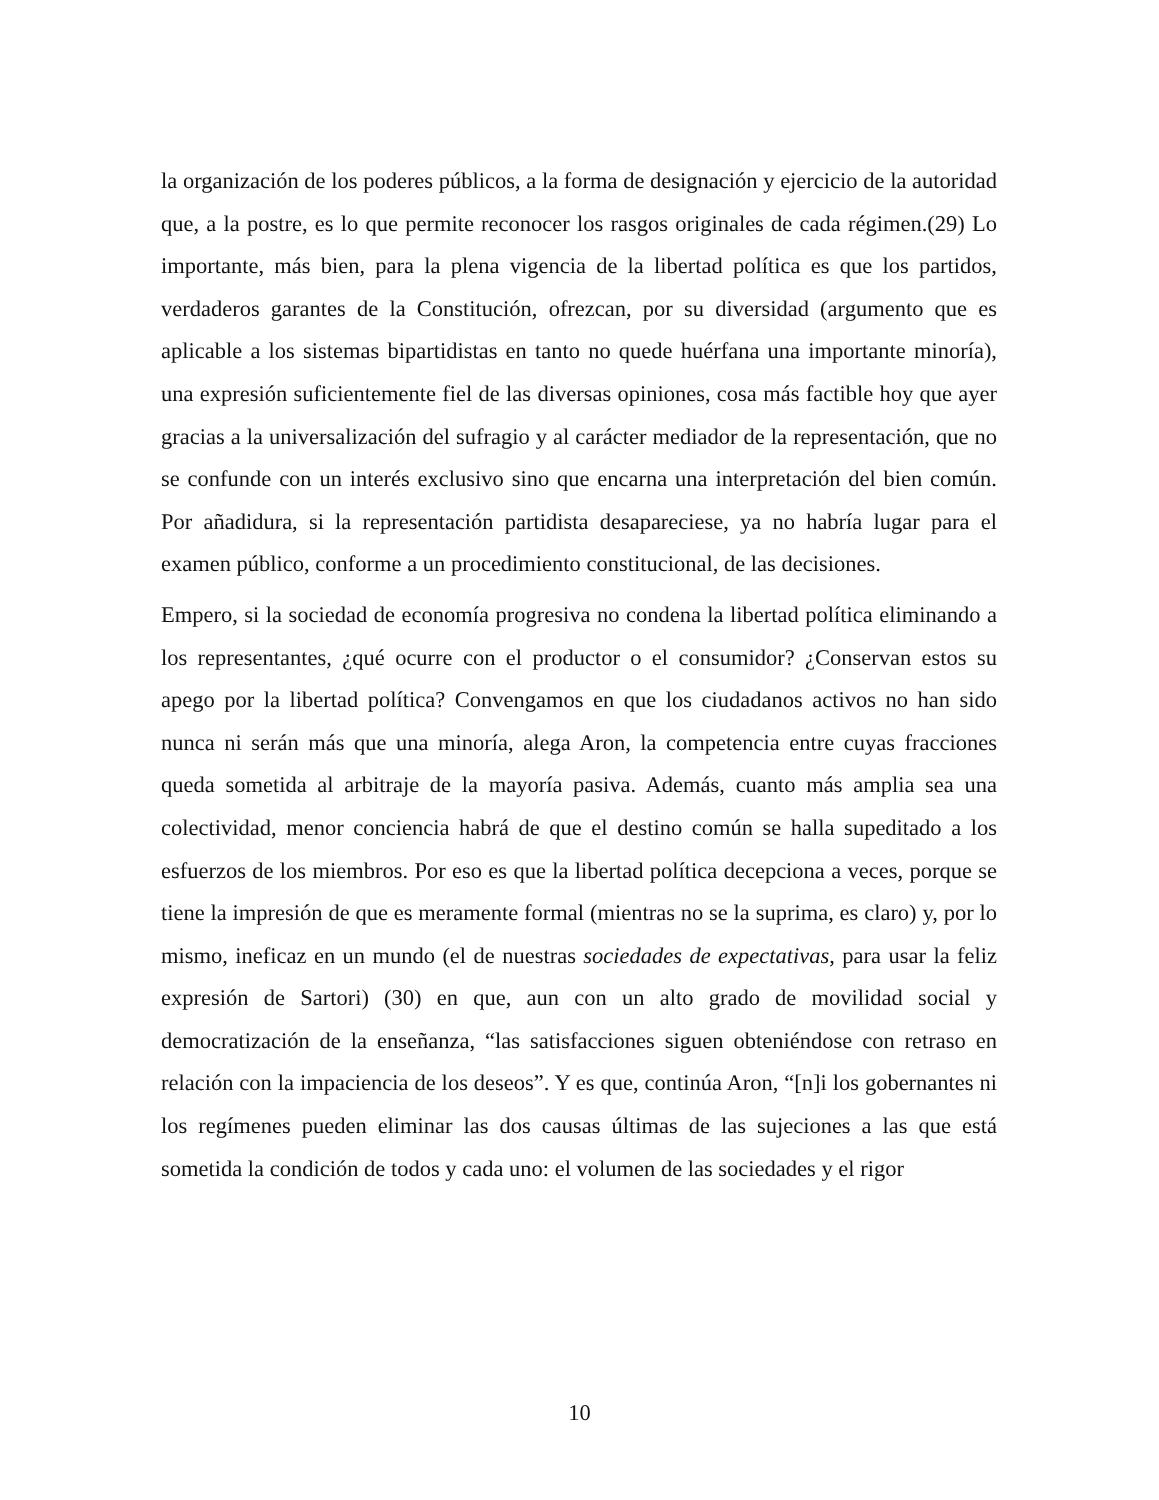la organización de los poderes públicos, a la forma de designación y ejercicio de la autoridad que, a la postre, es lo que permite reconocer los rasgos originales de cada régimen.(29) Lo importante, más bien, para la plena vigencia de la libertad política es que los partidos, verdaderos garantes de la Constitución, ofrezcan, por su diversidad (argumento que es aplicable a los sistemas bipartidistas en tanto no quede huérfana una importante minoría), una expresión suficientemente fiel de las diversas opiniones, cosa más factible hoy que ayer gracias a la universalización del sufragio y al carácter mediador de la representación, que no se confunde con un interés exclusivo sino que encarna una interpretación del bien común. Por añadidura, si la representación partidista desapareciese, ya no habría lugar para el examen público, conforme a un procedimiento constitucional, de las decisiones.
Empero, si la sociedad de economía progresiva no condena la libertad política eliminando a los representantes, ¿qué ocurre con el productor o el consumidor? ¿Conservan estos su apego por la libertad política? Convengamos en que los ciudadanos activos no han sido nunca ni serán más que una minoría, alega Aron, la competencia entre cuyas fracciones queda sometida al arbitraje de la mayoría pasiva. Además, cuanto más amplia sea una colectividad, menor conciencia habrá de que el destino común se halla supeditado a los esfuerzos de los miembros. Por eso es que la libertad política decepciona a veces, porque se tiene la impresión de que es meramente formal (mientras no se la suprima, es claro) y, por lo mismo, ineficaz en un mundo (el de nuestras sociedades de expectativas, para usar la feliz expresión de Sartori) (30) en que, aun con un alto grado de movilidad social y democratización de la enseñanza, “las satisfacciones siguen obteniéndose con retraso en relación con la impaciencia de los deseos”. Y es que, continúa Aron, “[n]i los gobernantes ni los regímenes pueden eliminar las dos causas últimas de las sujeciones a las que está sometida la condición de todos y cada uno: el volumen de las sociedades y el rigor
10